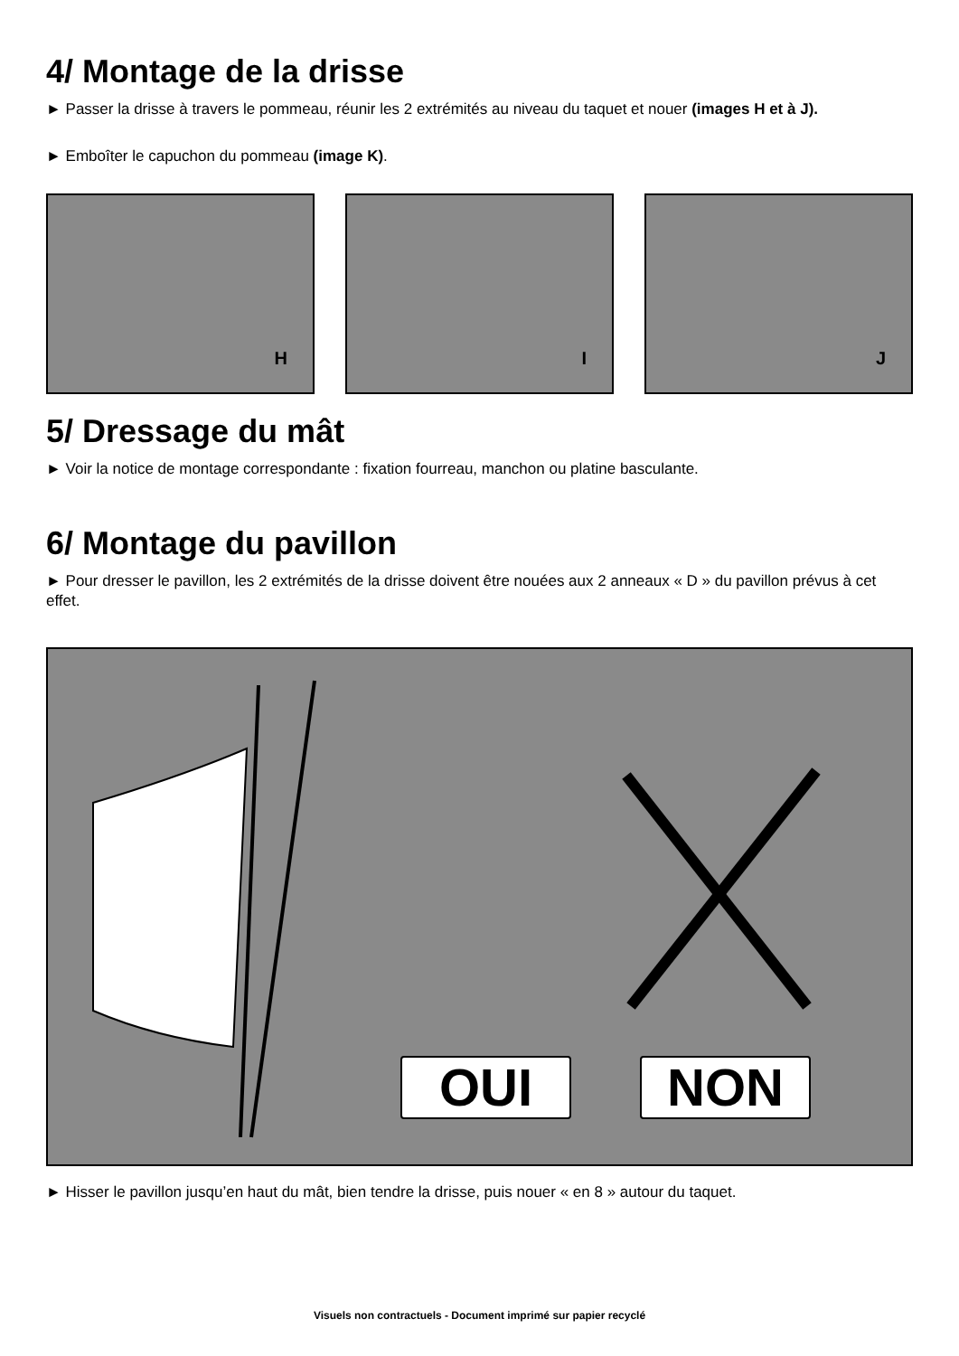4/ Montage de la drisse
► Passer la drisse à travers le pommeau, réunir les 2 extrémités au niveau du taquet et nouer (images H et à J).
► Emboîter le capuchon du pommeau (image K).
H
I
J
5/ Dressage du mât
► Voir la notice de montage correspondante : fixation fourreau, manchon ou platine basculante.
6/ Montage du pavillon
► Pour dresser le pavillon, les 2 extrémités de la drisse doivent être nouées aux 2 anneaux « D » du pavillon prévus à cet effet.
OUI NON
► Hisser le pavillon jusqu’en haut du mât, bien tendre la drisse, puis nouer « en 8 » autour du taquet.
Visuels non contractuels - Document imprimé sur papier recyclé